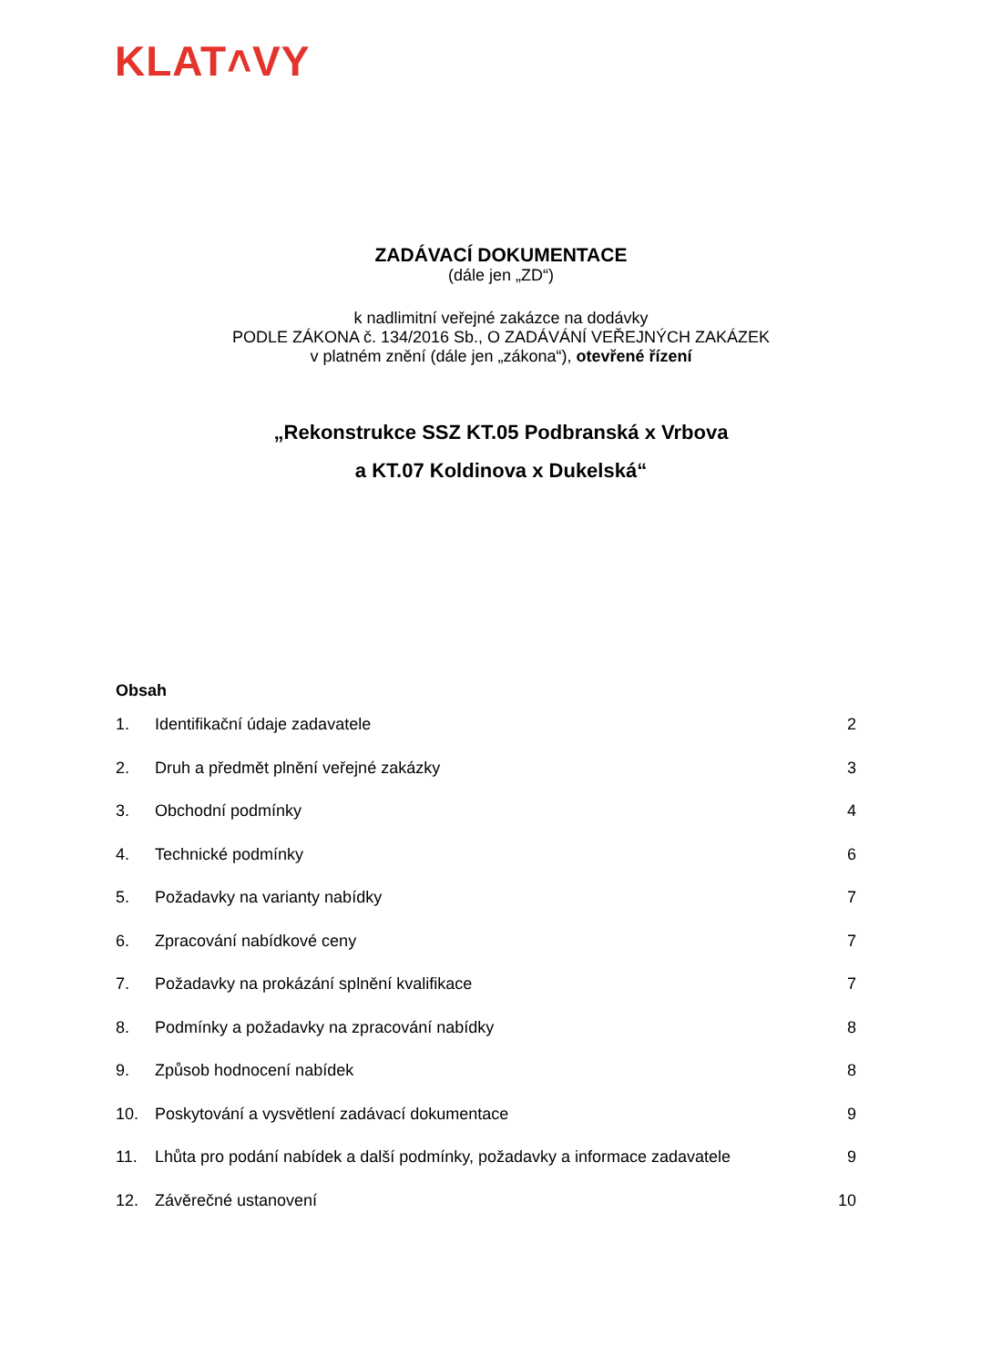KLAT˄VY
ZADÁVACÍ DOKUMENTACE
(dále jen „ZD“)
k nadlimitní veřejné zakázce na dodávky
PODLE ZÁKONA č. 134/2016 Sb., O ZADÁVÁNÍ VEŘEJNÝCH ZAKÁZEK
v platném znění (dále jen „zákona“), otevřené řízení
„Rekonstrukce SSZ KT.05 Podbranská x Vrbova
a KT.07 Koldinova x Dukelská“
Obsah
1. Identifikační údaje zadavatele 2
2. Druh a předmět plnění veřejné zakázky 3
3. Obchodní podmínky 4
4. Technické podmínky 6
5. Požadavky na varianty nabídky 7
6. Zpracování nabídkové ceny 7
7. Požadavky na prokázání splnění kvalifikace 7
8. Podmínky a požadavky na zpracování nabídky 8
9. Způsob hodnocení nabídek 8
10. Poskytování a vysvětlení zadávací dokumentace 9
11. Lhůta pro podání nabídek a další podmínky, požadavky a informace zadavatele 9
12. Závěrečné ustanovení 10